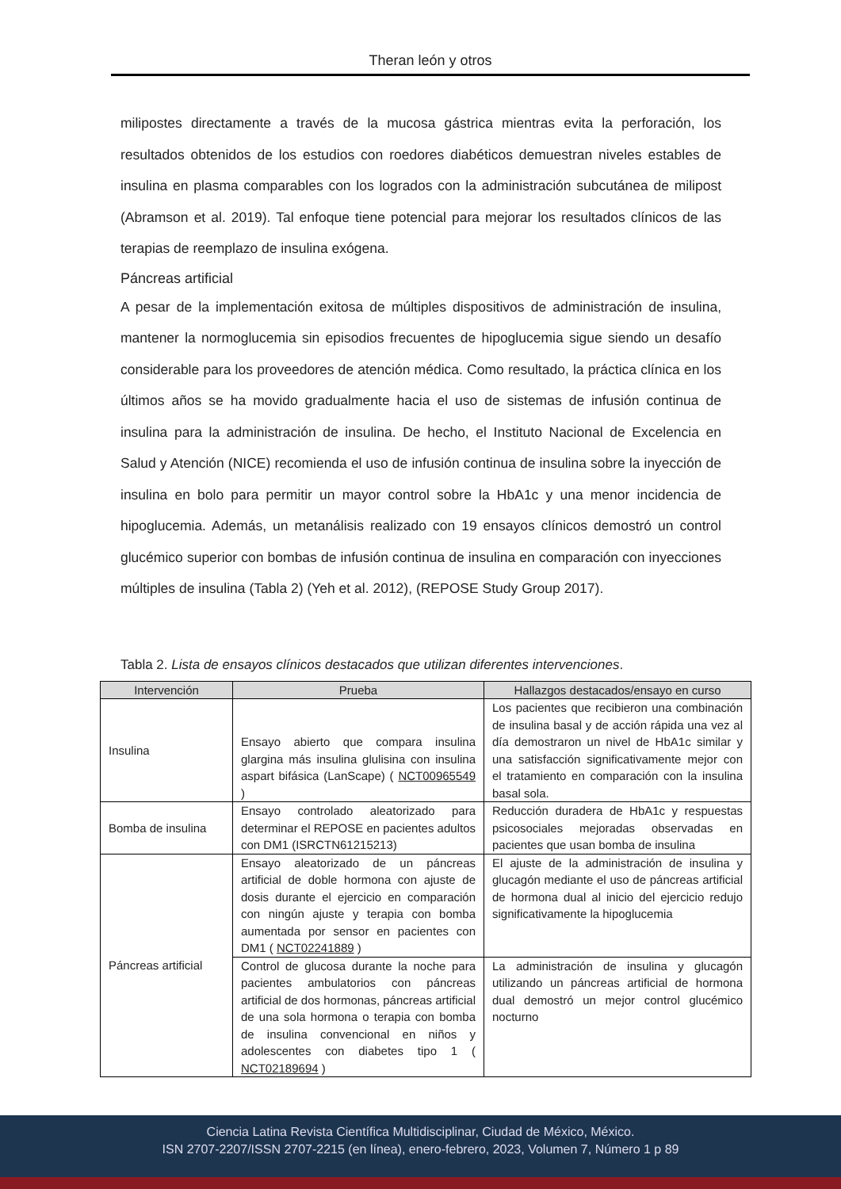Theran león y otros
milipostes directamente a través de la mucosa gástrica mientras evita la perforación, los resultados obtenidos de los estudios con roedores diabéticos demuestran niveles estables de insulina en plasma comparables con los logrados con la administración subcutánea de milipost (Abramson et al. 2019). Tal enfoque tiene potencial para mejorar los resultados clínicos de las terapias de reemplazo de insulina exógena.
Páncreas artificial
A pesar de la implementación exitosa de múltiples dispositivos de administración de insulina, mantener la normoglucemia sin episodios frecuentes de hipoglucemia sigue siendo un desafío considerable para los proveedores de atención médica. Como resultado, la práctica clínica en los últimos años se ha movido gradualmente hacia el uso de sistemas de infusión continua de insulina para la administración de insulina. De hecho, el Instituto Nacional de Excelencia en Salud y Atención (NICE) recomienda el uso de infusión continua de insulina sobre la inyección de insulina en bolo para permitir un mayor control sobre la HbA1c y una menor incidencia de hipoglucemia. Además, un metanálisis realizado con 19 ensayos clínicos demostró un control glucémico superior con bombas de infusión continua de insulina en comparación con inyecciones múltiples de insulina (Tabla 2) (Yeh et al. 2012), (REPOSE Study Group 2017).
Tabla 2. Lista de ensayos clínicos destacados que utilizan diferentes intervenciones.
| Intervención | Prueba | Hallazgos destacados/ensayo en curso |
| --- | --- | --- |
| Insulina | Ensayo abierto que compara insulina glargina más insulina glulisina con insulina aspart bifásica (LanScape) ( NCT00965549 ) | Los pacientes que recibieron una combinación de insulina basal y de acción rápida una vez al día demostraron un nivel de HbA1c similar y una satisfacción significativamente mejor con el tratamiento en comparación con la insulina basal sola. |
| Bomba de insulina | Ensayo controlado aleatorizado para determinar el REPOSE en pacientes adultos con DM1 (ISRCTN61215213) | Reducción duradera de HbA1c y respuestas psicosociales mejoradas observadas en pacientes que usan bomba de insulina |
| Páncreas artificial | Ensayo aleatorizado de un páncreas artificial de doble hormona con ajuste de dosis durante el ejercicio en comparación con ningún ajuste y terapia con bomba aumentada por sensor en pacientes con DM1 ( NCT02241889 ) | El ajuste de la administración de insulina y glucagón mediante el uso de páncreas artificial de hormona dual al inicio del ejercicio redujo significativamente la hipoglucemia |
| | Control de glucosa durante la noche para pacientes ambulatorios con páncreas artificial de dos hormonas, páncreas artificial de una sola hormona o terapia con bomba de insulina convencional en niños y adolescentes con diabetes tipo 1 ( NCT02189694 ) | La administración de insulina y glucagón utilizando un páncreas artificial de hormona dual demostró un mejor control glucémico nocturno |
Ciencia Latina Revista Científica Multidisciplinar, Ciudad de México, México.
ISN 2707-2207/ISSN 2707-2215 (en línea), enero-febrero, 2023, Volumen 7, Número 1 p 89